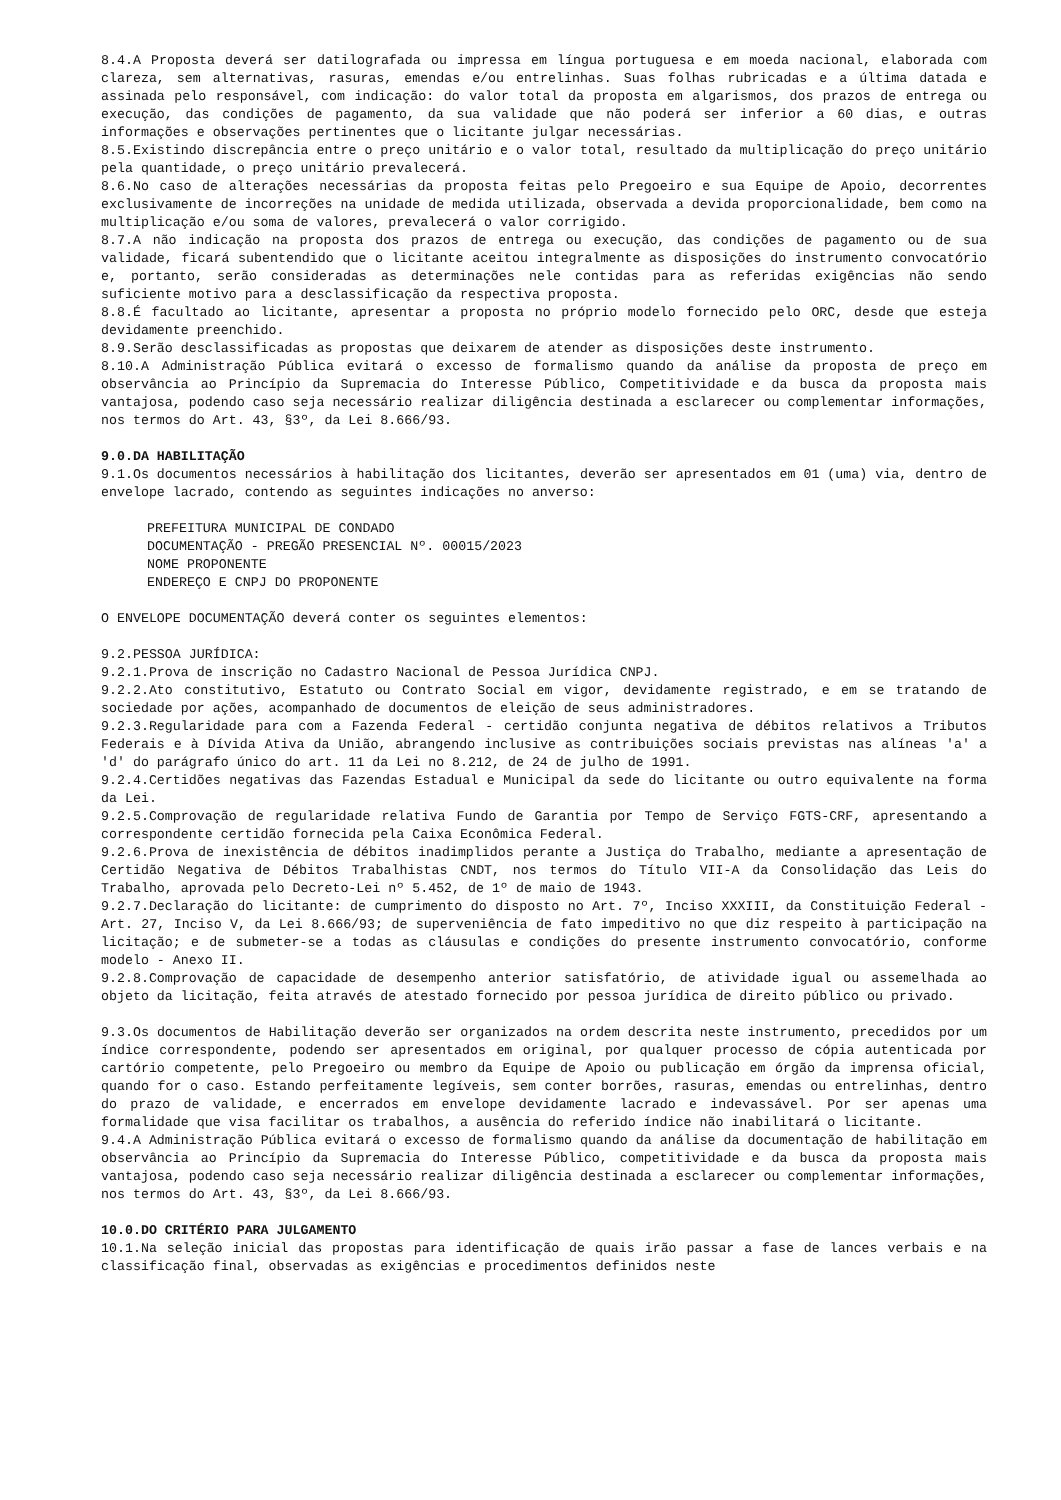8.4.A Proposta deverá ser datilografada ou impressa em língua portuguesa e em moeda nacional, elaborada com clareza, sem alternativas, rasuras, emendas e/ou entrelinhas. Suas folhas rubricadas e a última datada e assinada pelo responsável, com indicação: do valor total da proposta em algarismos, dos prazos de entrega ou execução, das condições de pagamento, da sua validade que não poderá ser inferior a 60 dias, e outras informações e observações pertinentes que o licitante julgar necessárias.
8.5.Existindo discrepância entre o preço unitário e o valor total, resultado da multiplicação do preço unitário pela quantidade, o preço unitário prevalecerá.
8.6.No caso de alterações necessárias da proposta feitas pelo Pregoeiro e sua Equipe de Apoio, decorrentes exclusivamente de incorreções na unidade de medida utilizada, observada a devida proporcionalidade, bem como na multiplicação e/ou soma de valores, prevalecerá o valor corrigido.
8.7.A não indicação na proposta dos prazos de entrega ou execução, das condições de pagamento ou de sua validade, ficará subentendido que o licitante aceitou integralmente as disposições do instrumento convocatório e, portanto, serão consideradas as determinações nele contidas para as referidas exigências não sendo suficiente motivo para a desclassificação da respectiva proposta.
8.8.É facultado ao licitante, apresentar a proposta no próprio modelo fornecido pelo ORC, desde que esteja devidamente preenchido.
8.9.Serão desclassificadas as propostas que deixarem de atender as disposições deste instrumento.
8.10.A Administração Pública evitará o excesso de formalismo quando da análise da proposta de preço em observância ao Princípio da Supremacia do Interesse Público, Competitividade e da busca da proposta mais vantajosa, podendo caso seja necessário realizar diligência destinada a esclarecer ou complementar informações, nos termos do Art. 43, §3º, da Lei 8.666/93.
9.0.DA HABILITAÇÃO
9.1.Os documentos necessários à habilitação dos licitantes, deverão ser apresentados em 01 (uma) via, dentro de envelope lacrado, contendo as seguintes indicações no anverso:
PREFEITURA MUNICIPAL DE CONDADO
DOCUMENTAÇÃO - PREGÃO PRESENCIAL Nº. 00015/2023
NOME PROPONENTE
ENDEREÇO E CNPJ DO PROPONENTE
O ENVELOPE DOCUMENTAÇÃO deverá conter os seguintes elementos:
9.2.PESSOA JURÍDICA:
9.2.1.Prova de inscrição no Cadastro Nacional de Pessoa Jurídica CNPJ.
9.2.2.Ato constitutivo, Estatuto ou Contrato Social em vigor, devidamente registrado, e em se tratando de sociedade por ações, acompanhado de documentos de eleição de seus administradores.
9.2.3.Regularidade para com a Fazenda Federal - certidão conjunta negativa de débitos relativos a Tributos Federais e à Dívida Ativa da União, abrangendo inclusive as contribuições sociais previstas nas alíneas 'a' a 'd' do parágrafo único do art. 11 da Lei no 8.212, de 24 de julho de 1991.
9.2.4.Certidões negativas das Fazendas Estadual e Municipal da sede do licitante ou outro equivalente na forma da Lei.
9.2.5.Comprovação de regularidade relativa Fundo de Garantia por Tempo de Serviço FGTS-CRF, apresentando a correspondente certidão fornecida pela Caixa Econômica Federal.
9.2.6.Prova de inexistência de débitos inadimplidos perante a Justiça do Trabalho, mediante a apresentação de Certidão Negativa de Débitos Trabalhistas CNDT, nos termos do Título VII-A da Consolidação das Leis do Trabalho, aprovada pelo Decreto-Lei nº 5.452, de 1º de maio de 1943.
9.2.7.Declaração do licitante: de cumprimento do disposto no Art. 7º, Inciso XXXIII, da Constituição Federal - Art. 27, Inciso V, da Lei 8.666/93; de superveniência de fato impeditivo no que diz respeito à participação na licitação; e de submeter-se a todas as cláusulas e condições do presente instrumento convocatório, conforme modelo - Anexo II.
9.2.8.Comprovação de capacidade de desempenho anterior satisfatório, de atividade igual ou assemelhada ao objeto da licitação, feita através de atestado fornecido por pessoa jurídica de direito público ou privado.
9.3.Os documentos de Habilitação deverão ser organizados na ordem descrita neste instrumento, precedidos por um índice correspondente, podendo ser apresentados em original, por qualquer processo de cópia autenticada por cartório competente, pelo Pregoeiro ou membro da Equipe de Apoio ou publicação em órgão da imprensa oficial, quando for o caso. Estando perfeitamente legíveis, sem conter borrões, rasuras, emendas ou entrelinhas, dentro do prazo de validade, e encerrados em envelope devidamente lacrado e indevassável. Por ser apenas uma formalidade que visa facilitar os trabalhos, a ausência do referido índice não inabilitará o licitante.
9.4.A Administração Pública evitará o excesso de formalismo quando da análise da documentação de habilitação em observância ao Princípio da Supremacia do Interesse Público, competitividade e da busca da proposta mais vantajosa, podendo caso seja necessário realizar diligência destinada a esclarecer ou complementar informações, nos termos do Art. 43, §3º, da Lei 8.666/93.
10.0.DO CRITÉRIO PARA JULGAMENTO
10.1.Na seleção inicial das propostas para identificação de quais irão passar a fase de lances verbais e na classificação final, observadas as exigências e procedimentos definidos neste